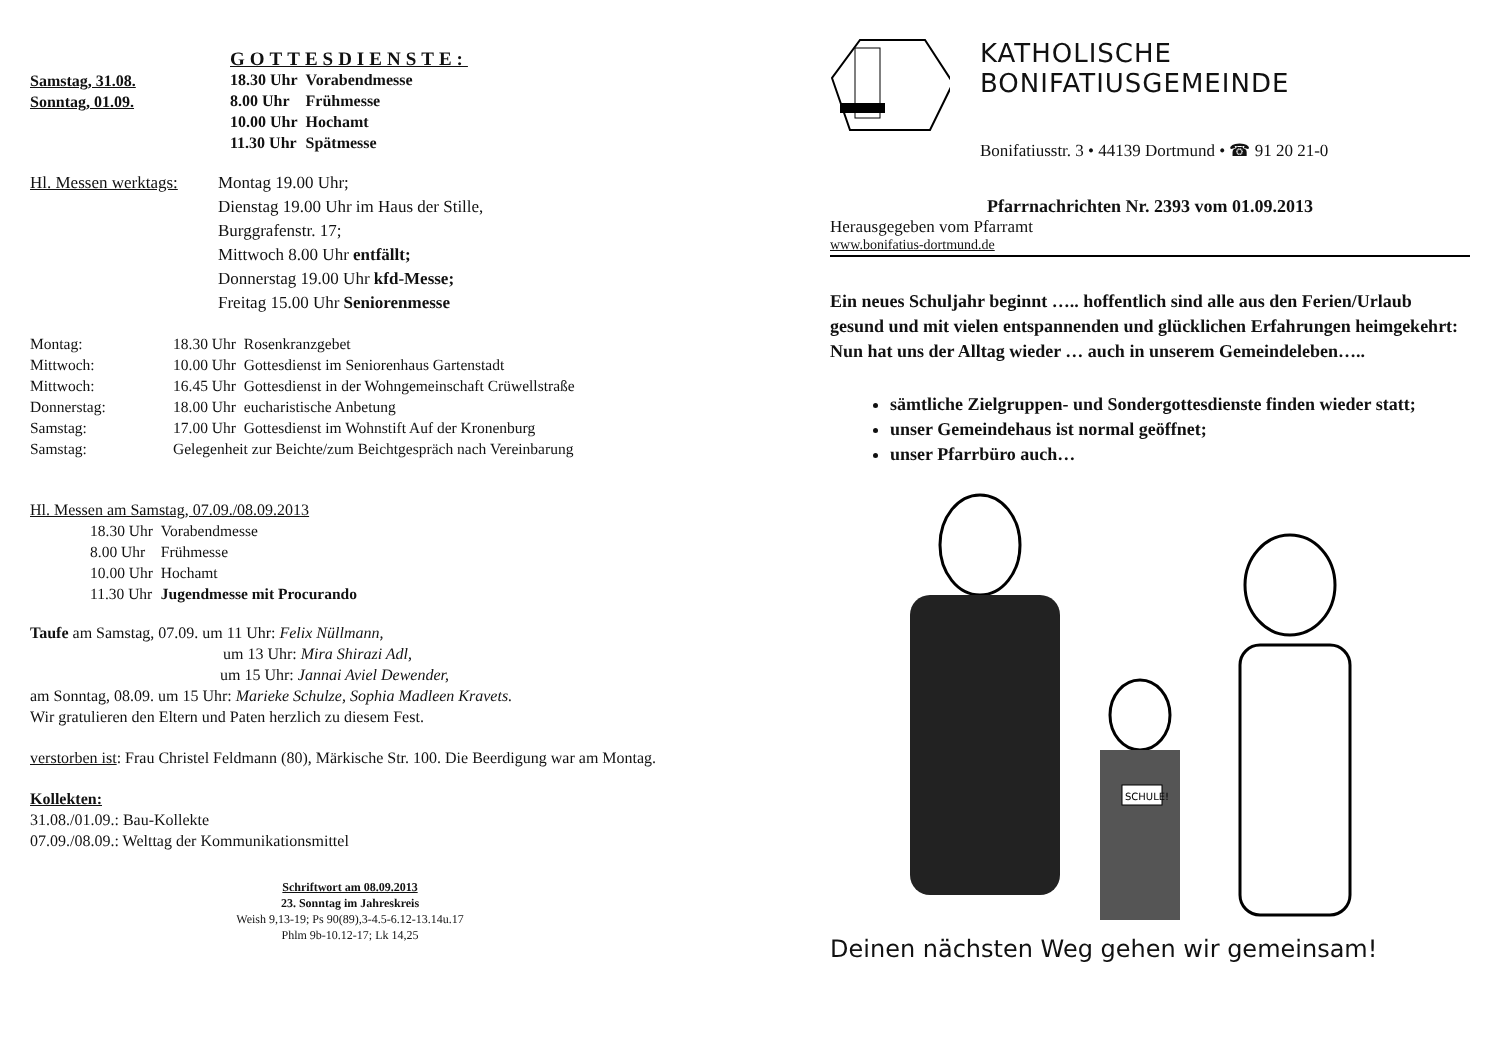Samstag, 31.08.
Sonntag, 01.09.
GOTTESDIENSTE:
| 18.30 Uhr | Vorabendmesse |
| 8.00 Uhr | Frühmesse |
| 10.00 Uhr | Hochamt |
| 11.30 Uhr | Spätmesse |
Hl. Messen werktags:
Montag 19.00 Uhr;
Dienstag 19.00 Uhr im Haus der Stille,
Burggrafenstr. 17;
Mittwoch 8.00 Uhr entfällt;
Donnerstag 19.00 Uhr kfd-Messe;
Freitag 15.00 Uhr Seniorenmesse
| Montag: | 18.30 Uhr | Rosenkranzgebet |
| Mittwoch: | 10.00 Uhr | Gottesdienst im Seniorenhaus Gartenstadt |
| Mittwoch: | 16.45 Uhr | Gottesdienst in der Wohngemeinschaft Crüwellstraße |
| Donnerstag: | 18.00 Uhr | eucharistische Anbetung |
| Samstag: | 17.00 Uhr | Gottesdienst im Wohnstift Auf der Kronenburg |
| Samstag: | Gelegenheit zur Beichte/zum Beichtgespräch nach Vereinbarung | |
Hl. Messen am Samstag, 07.09./08.09.2013
| 18.30 Uhr | Vorabendmesse |
| 8.00 Uhr | Frühmesse |
| 10.00 Uhr | Hochamt |
| 11.30 Uhr | Jugendmesse mit Procurando |
Taufe am Samstag, 07.09. um 11 Uhr: Felix Nüllmann,
um 13 Uhr: Mira Shirazi Adl,
um 15 Uhr: Jannai Aviel Dewender,
am Sonntag, 08.09. um 15 Uhr: Marieke Schulze, Sophia Madleen Kravets.
Wir gratulieren den Eltern und Paten herzlich zu diesem Fest.
verstorben ist: Frau Christel Feldmann (80), Märkische Str. 100. Die Beerdigung war am Montag.
Kollekten:
31.08./01.09.: Bau-Kollekte
07.09./08.09.: Welttag der Kommunikationsmittel
Schriftwort am 08.09.2013
23. Sonntag im Jahreskreis
Weish 9,13-19; Ps 90(89),3-4.5-6.12-13.14u.17
Phlm 9b-10.12-17; Lk 14,25
KATHOLISCHE BONIFATIUSGEMEINDE
Bonifatiusstr. 3 • 44139 Dortmund • ☎ 91 20 21-0
Pfarrnachrichten Nr. 2393 vom 01.09.2013
Herausgegeben vom Pfarramt
www.bonifatius-dortmund.de
Ein neues Schuljahr beginnt ….. hoffentlich sind alle aus den Ferien/Urlaub gesund und mit vielen entspannenden und glücklichen Erfahrungen heimgekehrt: Nun hat uns der Alltag wieder … auch in unserem Gemeindeleben…..
sämtliche Zielgruppen- und Sondergottesdienste finden wieder statt;
unser Gemeindehaus ist normal geöffnet;
unser Pfarrbüro auch…
SCHULE!
Deinen nächsten Weg gehen wir gemeinsam!